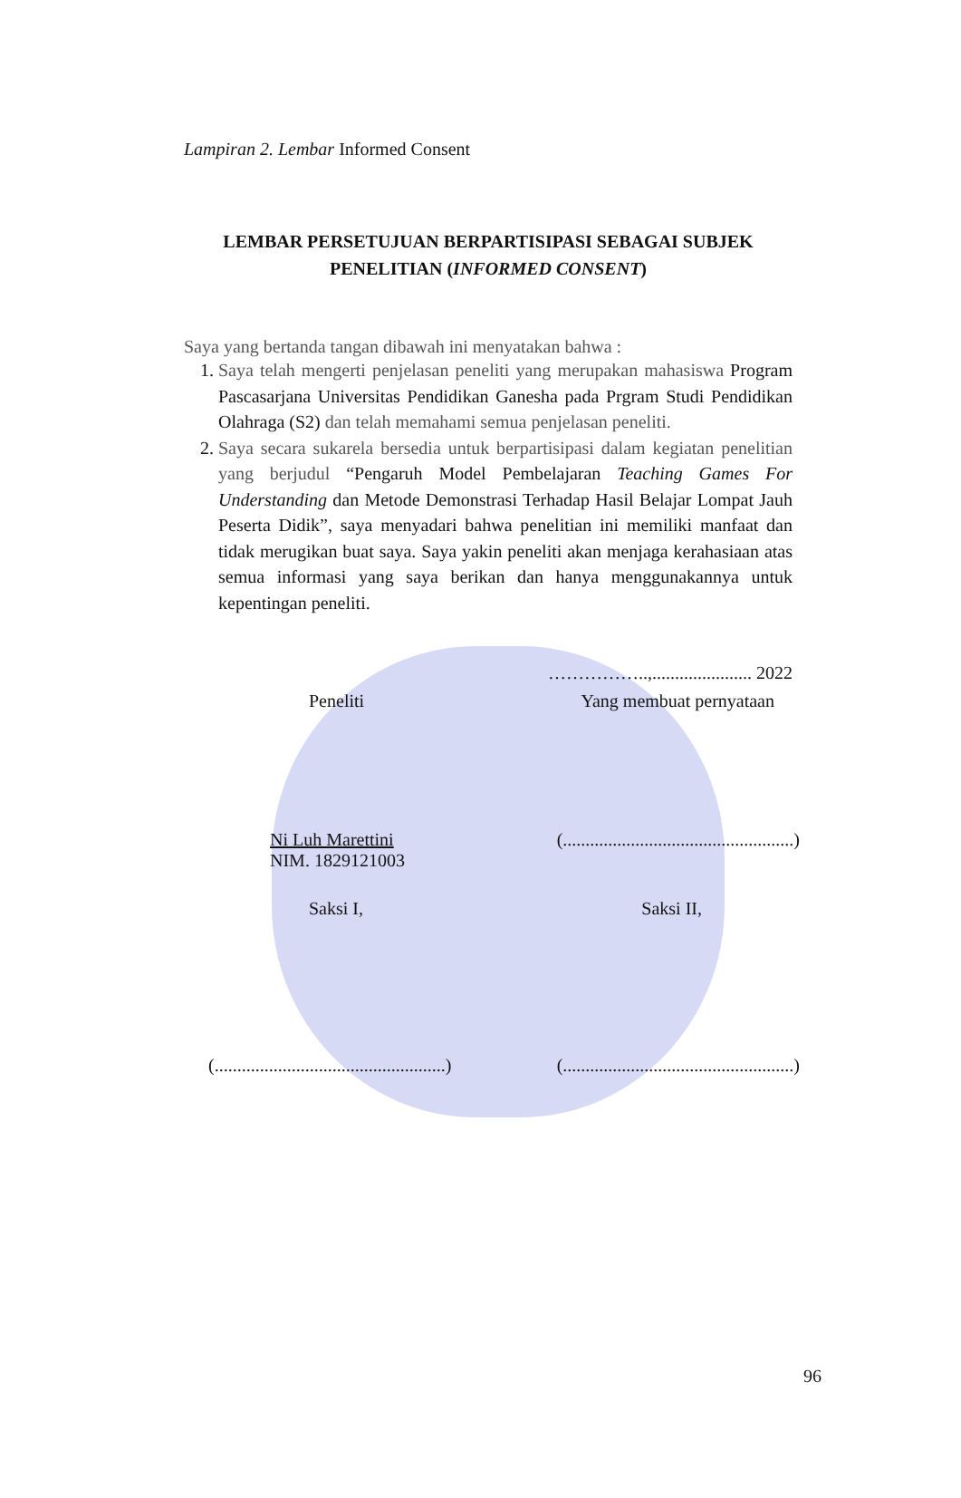Lampiran 2. Lembar Informed Consent
LEMBAR PERSETUJUAN BERPARTISIPASI SEBAGAI SUBJEK
PENELITIAN (INFORMED CONSENT)
Saya yang bertanda tangan dibawah ini menyatakan bahwa :
1. Saya telah mengerti penjelasan peneliti yang merupakan mahasiswa Program Pascasarjana Universitas Pendidikan Ganesha pada Prgram Studi Pendidikan Olahraga (S2) dan telah memahami semua penjelasan peneliti.
2. Saya secara sukarela bersedia untuk berpartisipasi dalam kegiatan penelitian yang berjudul “Pengaruh Model Pembelajaran Teaching Games For Understanding dan Metode Demonstrasi Terhadap Hasil Belajar Lompat Jauh Peserta Didik”, saya menyadari bahwa penelitian ini memiliki manfaat dan tidak merugikan buat saya. Saya yakin peneliti akan menjaga kerahasiaan atas semua informasi yang saya berikan dan hanya menggunakannya untuk kepentingan peneliti.
……………..,...................... 2022
Peneliti Yang membuat pernyataan
Ni Luh Marettini
NIM. 1829121003 (...................................................)
Saksi I, Saksi II,
(...................................................) (...................................................)
96